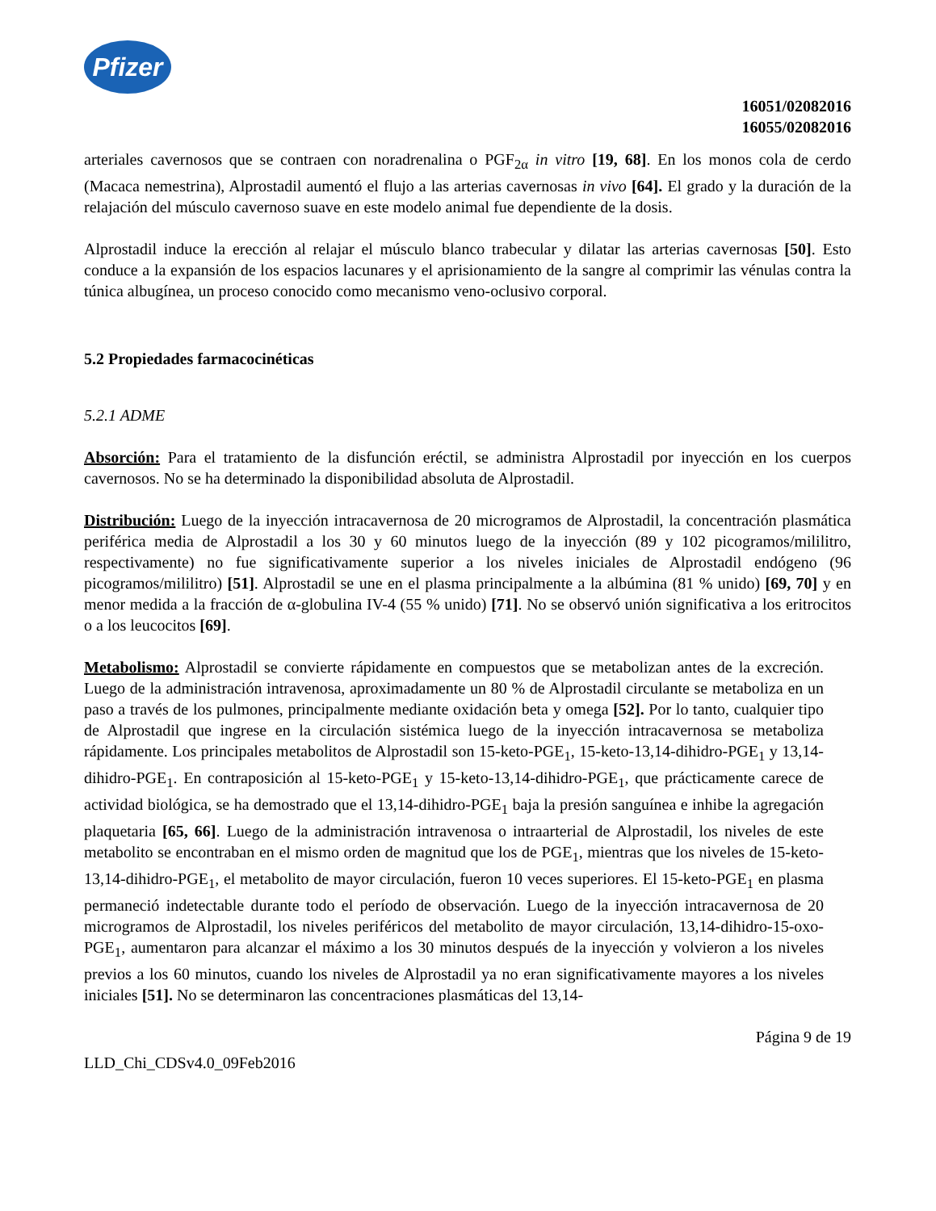Pfizer
16051/02082016
16055/02082016
arteriales cavernosos que se contraen con noradrenalina o PGF<sub>2α</sub> in vitro [19, 68]. En los monos cola de cerdo (Macaca nemestrina), Alprostadil aumentó el flujo a las arterias cavernosas in vivo [64]. El grado y la duración de la relajación del músculo cavernoso suave en este modelo animal fue dependiente de la dosis.
Alprostadil induce la erección al relajar el músculo blanco trabecular y dilatar las arterias cavernosas [50]. Esto conduce a la expansión de los espacios lacunares y el aprisionamiento de la sangre al comprimir las vénulas contra la túnica albugínea, un proceso conocido como mecanismo veno-oclusivo corporal.
5.2 Propiedades farmacocinéticas
5.2.1 ADME
Absorción: Para el tratamiento de la disfunción eréctil, se administra Alprostadil por inyección en los cuerpos cavernosos. No se ha determinado la disponibilidad absoluta de Alprostadil.
Distribución: Luego de la inyección intracavernosa de 20 microgramos de Alprostadil, la concentración plasmática periférica media de Alprostadil a los 30 y 60 minutos luego de la inyección (89 y 102 picogramos/mililitro, respectivamente) no fue significativamente superior a los niveles iniciales de Alprostadil endógeno (96 picogramos/mililitro) [51]. Alprostadil se une en el plasma principalmente a la albúmina (81 % unido) [69, 70] y en menor medida a la fracción de α-globulina IV-4 (55 % unido) [71]. No se observó unión significativa a los eritrocitos o a los leucocitos [69].
Metabolismo: Alprostadil se convierte rápidamente en compuestos que se metabolizan antes de la excreción. Luego de la administración intravenosa, aproximadamente un 80 % de Alprostadil circulante se metaboliza en un paso a través de los pulmones, principalmente mediante oxidación beta y omega [52]. Por lo tanto, cualquier tipo de Alprostadil que ingrese en la circulación sistémica luego de la inyección intracavernosa se metaboliza rápidamente. Los principales metabolitos de Alprostadil son 15-keto-PGE<sub>1</sub>, 15-keto-13,14-dihidro-PGE<sub>1</sub> y 13,14-dihidro-PGE<sub>1</sub>. En contraposición al 15-keto-PGE<sub>1</sub> y 15-keto-13,14-dihidro-PGE<sub>1</sub>, que prácticamente carece de actividad biológica, se ha demostrado que el 13,14-dihidro-PGE<sub>1</sub> baja la presión sanguínea e inhibe la agregación plaquetaria [65, 66]. Luego de la administración intravenosa o intraarterial de Alprostadil, los niveles de este metabolito se encontraban en el mismo orden de magnitud que los de PGE<sub>1</sub>, mientras que los niveles de 15-keto-13,14-dihidro-PGE<sub>1</sub>, el metabolito de mayor circulación, fueron 10 veces superiores. El 15-keto-PGE<sub>1</sub> en plasma permaneció indetectable durante todo el período de observación. Luego de la inyección intracavernosa de 20 microgramos de Alprostadil, los niveles periféricos del metabolito de mayor circulación, 13,14-dihidro-15-oxo-PGE<sub>1</sub>, aumentaron para alcanzar el máximo a los 30 minutos después de la inyección y volvieron a los niveles previos a los 60 minutos, cuando los niveles de Alprostadil ya no eran significativamente mayores a los niveles iniciales [51]. No se determinaron las concentraciones plasmáticas del 13,14-
Página 9 de 19
LLD_Chi_CDSv4.0_09Feb2016